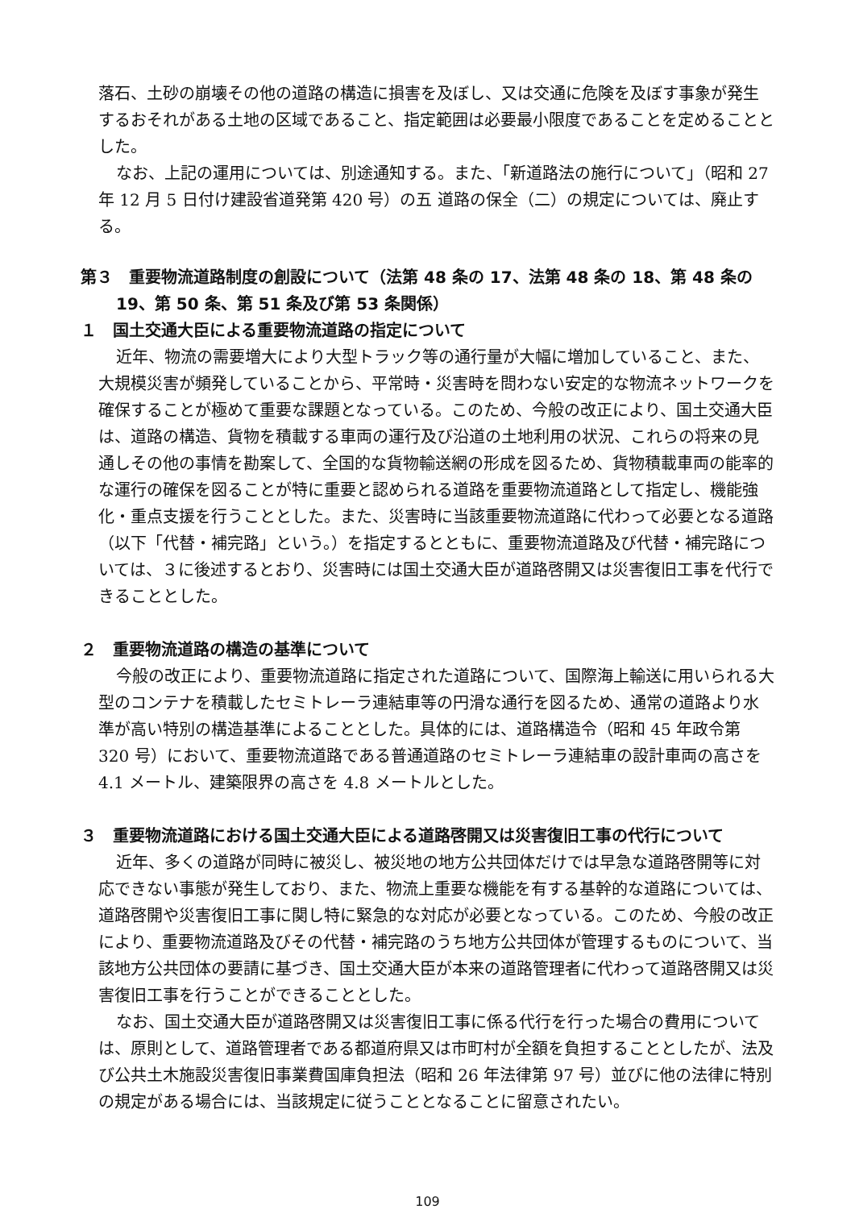落石、土砂の崩壊その他の道路の構造に損害を及ぼし、又は交通に危険を及ぼす事象が発生するおそれがある土地の区域であること、指定範囲は必要最小限度であることを定めることとした。
なお、上記の運用については、別途通知する。また、「新道路法の施行について」（昭和 27 年 12 月 5 日付け建設省道発第 420 号）の五 道路の保全（二）の規定については、廃止する。
第３　重要物流道路制度の創設について（法第 48 条の 17、法第 48 条の 18、第 48 条の 19、第 50 条、第 51 条及び第 53 条関係）
１　国土交通大臣による重要物流道路の指定について
近年、物流の需要増大により大型トラック等の通行量が大幅に増加していること、また、大規模災害が頻発していることから、平常時・災害時を問わない安定的な物流ネットワークを確保することが極めて重要な課題となっている。このため、今般の改正により、国土交通大臣は、道路の構造、貨物を積載する車両の運行及び沿道の土地利用の状況、これらの将来の見通しその他の事情を勘案して、全国的な貨物輸送網の形成を図るため、貨物積載車両の能率的な運行の確保を図ることが特に重要と認められる道路を重要物流道路として指定し、機能強化・重点支援を行うこととした。また、災害時に当該重要物流道路に代わって必要となる道路（以下「代替・補完路」という。）を指定するとともに、重要物流道路及び代替・補完路については、３に後述するとおり、災害時には国土交通大臣が道路啓開又は災害復旧工事を代行できることとした。
２　重要物流道路の構造の基準について
今般の改正により、重要物流道路に指定された道路について、国際海上輸送に用いられる大型のコンテナを積載したセミトレーラ連結車等の円滑な通行を図るため、通常の道路より水準が高い特別の構造基準によることとした。具体的には、道路構造令（昭和 45 年政令第 320 号）において、重要物流道路である普通道路のセミトレーラ連結車の設計車両の高さを 4.1 メートル、建築限界の高さを 4.8 メートルとした。
３　重要物流道路における国土交通大臣による道路啓開又は災害復旧工事の代行について
近年、多くの道路が同時に被災し、被災地の地方公共団体だけでは早急な道路啓開等に対応できない事態が発生しており、また、物流上重要な機能を有する基幹的な道路については、道路啓開や災害復旧工事に関し特に緊急的な対応が必要となっている。このため、今般の改正により、重要物流道路及びその代替・補完路のうち地方公共団体が管理するものについて、当該地方公共団体の要請に基づき、国土交通大臣が本来の道路管理者に代わって道路啓開又は災害復旧工事を行うことができることとした。
なお、国土交通大臣が道路啓開又は災害復旧工事に係る代行を行った場合の費用については、原則として、道路管理者である都道府県又は市町村が全額を負担することとしたが、法及び公共土木施設災害復旧事業費国庫負担法（昭和 26 年法律第 97 号）並びに他の法律に特別の規定がある場合には、当該規定に従うこととなることに留意されたい。
109